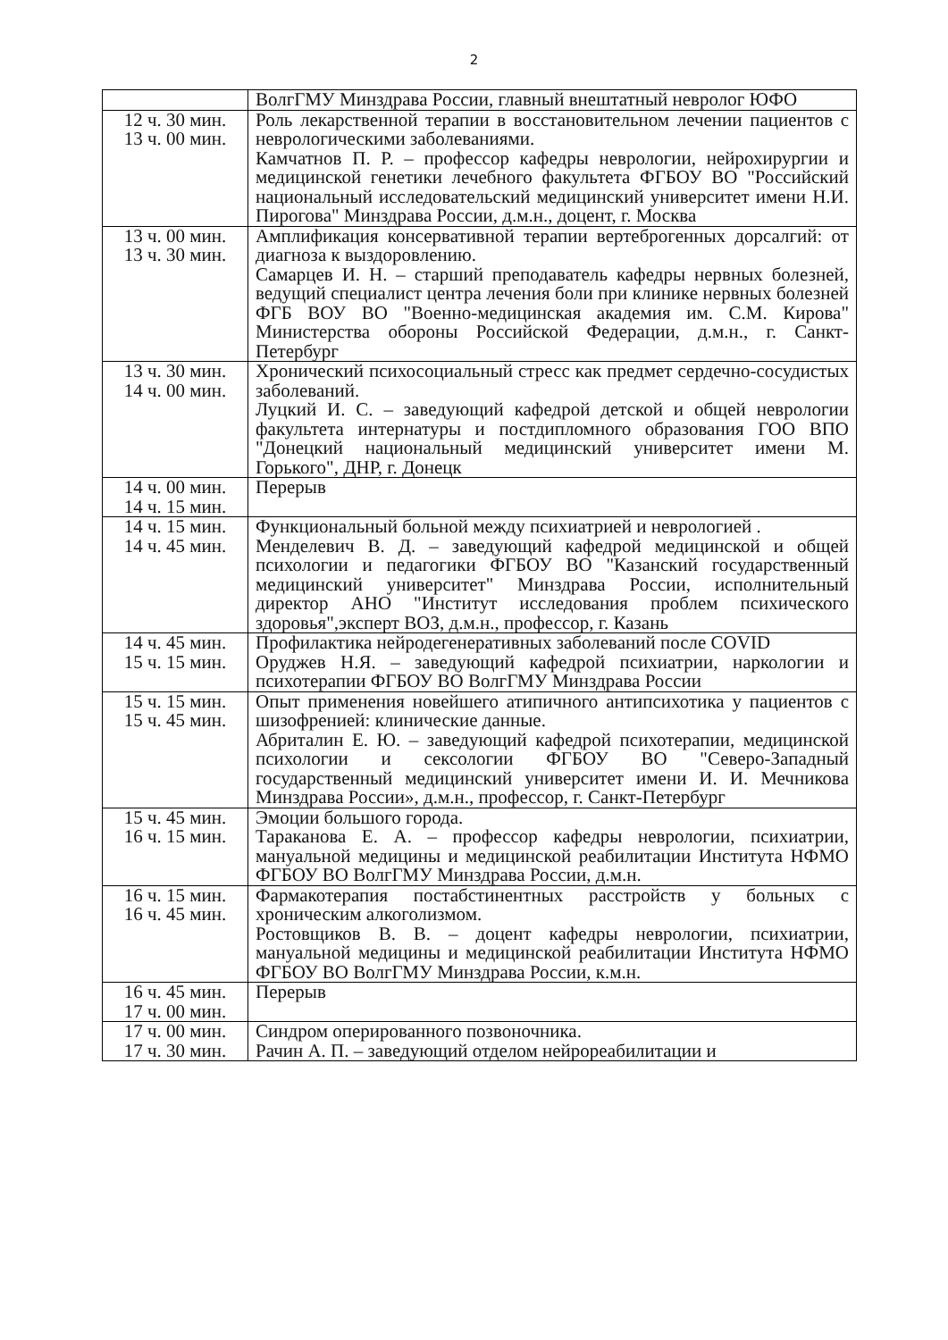2
| | ВолгГМУ Минздрава России, главный внештатный невролог ЮФО |
| 12 ч. 30 мин. 13 ч. 00 мин. | Роль лекарственной терапии в восстановительном лечении пациентов с неврологическими заболеваниями. Камчатнов П. Р. – профессор кафедры неврологии, нейрохирургии и медицинской генетики лечебного факультета ФГБОУ ВО "Российский национальный исследовательский медицинский университет имени Н.И. Пирогова" Минздрава России, д.м.н., доцент, г. Москва |
| 13 ч. 00 мин. 13 ч. 30 мин. | Амплификация консервативной терапии вертеброгенных дорсалгий: от диагноза к выздоровлению. Самарцев И. Н. – старший преподаватель кафедры нервных болезней, ведущий специалист центра лечения боли при клинике нервных болезней ФГБ ВОУ ВО "Военно-медицинская академия им. С.М. Кирова" Министерства обороны Российской Федерации, д.м.н., г. Санкт-Петербург |
| 13 ч. 30 мин. 14 ч. 00 мин. | Хронический психосоциальный стресс как предмет сердечно-сосудистых заболеваний. Луцкий И. С. – заведующий кафедрой детской и общей неврологии факультета интернатуры и постдипломного образования ГОО ВПО "Донецкий национальный медицинский университет имени М. Горького", ДНР, г. Донецк |
| 14 ч. 00 мин. 14 ч. 15 мин. | Перерыв |
| 14 ч. 15 мин. 14 ч. 45 мин. | Функциональный больной между психиатрией и неврологией . Менделевич В. Д. – заведующий кафедрой медицинской и общей психологии и педагогики ФГБОУ ВО "Казанский государственный медицинский университет" Минздрава России, исполнительный директор АНО "Институт исследования проблем психического здоровья",эксперт ВОЗ, д.м.н., профессор, г. Казань |
| 14 ч. 45 мин. 15 ч. 15 мин. | Профилактика нейродегенеративных заболеваний после COVID Оруджев Н.Я. – заведующий кафедрой психиатрии, наркологии и психотерапии ФГБОУ ВО ВолгГМУ Минздрава России |
| 15 ч. 15 мин. 15 ч. 45 мин. | Опыт применения новейшего атипичного антипсихотика у пациентов с шизофренией: клинические данные. Абриталин Е. Ю. – заведующий кафедрой психотерапии, медицинской психологии и сексологии ФГБОУ ВО "Северо-Западный государственный медицинский университет имени И. И. Мечникова Минздрава России», д.м.н., профессор, г. Санкт-Петербург |
| 15 ч. 45 мин. 16 ч. 15 мин. | Эмоции большого города. Тараканова Е. А. – профессор кафедры неврологии, психиатрии, мануальной медицины и медицинской реабилитации Института НФМО ФГБОУ ВО ВолгГМУ Минздрава России, д.м.н. |
| 16 ч. 15 мин. 16 ч. 45 мин. | Фармакотерапия постабстинентных расстройств у больных с хроническим алкоголизмом. Ростовщиков В. В. – доцент кафедры неврологии, психиатрии, мануальной медицины и медицинской реабилитации Института НФМО ФГБОУ ВО ВолгГМУ Минздрава России, к.м.н. |
| 16 ч. 45 мин. 17 ч. 00 мин. | Перерыв |
| 17 ч. 00 мин. 17 ч. 30 мин. | Синдром оперированного позвоночника. Рачин А. П. – заведующий отделом нейрореабилитации и |